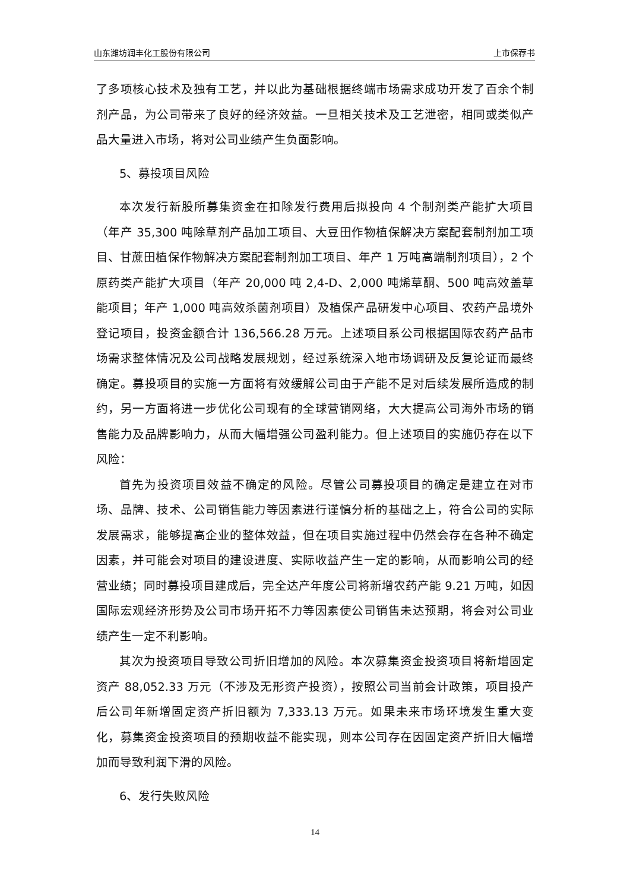山东潍坊润丰化工股份有限公司 上市保荐书
了多项核心技术及独有工艺，并以此为基础根据终端市场需求成功开发了百余个制剂产品，为公司带来了良好的经济效益。一旦相关技术及工艺泄密，相同或类似产品大量进入市场，将对公司业绩产生负面影响。
5、募投项目风险
本次发行新股所募集资金在扣除发行费用后拟投向 4 个制剂类产能扩大项目（年产 35,300 吨除草剂产品加工项目、大豆田作物植保解决方案配套制剂加工项目、甘蔗田植保作物解决方案配套制剂加工项目、年产 1 万吨高端制剂项目），2 个原药类产能扩大项目（年产 20,000 吨 2,4-D、2,000 吨烯草酮、500 吨高效盖草能项目；年产 1,000 吨高效杀菌剂项目）及植保产品研发中心项目、农药产品境外登记项目，投资金额合计 136,566.28 万元。上述项目系公司根据国际农药产品市场需求整体情况及公司战略发展规划，经过系统深入地市场调研及反复论证而最终确定。募投项目的实施一方面将有效缓解公司由于产能不足对后续发展所造成的制约，另一方面将进一步优化公司现有的全球营销网络，大大提高公司海外市场的销售能力及品牌影响力，从而大幅增强公司盈利能力。但上述项目的实施仍存在以下风险：
首先为投资项目效益不确定的风险。尽管公司募投项目的确定是建立在对市场、品牌、技术、公司销售能力等因素进行谨慎分析的基础之上，符合公司的实际发展需求，能够提高企业的整体效益，但在项目实施过程中仍然会存在各种不确定因素，并可能会对项目的建设进度、实际收益产生一定的影响，从而影响公司的经营业绩；同时募投项目建成后，完全达产年度公司将新增农药产能 9.21 万吨，如因国际宏观经济形势及公司市场开拓不力等因素使公司销售未达预期，将会对公司业绩产生一定不利影响。
其次为投资项目导致公司折旧增加的风险。本次募集资金投资项目将新增固定资产 88,052.33 万元（不涉及无形资产投资），按照公司当前会计政策，项目投产后公司年新增固定资产折旧额为 7,333.13 万元。如果未来市场环境发生重大变化，募集资金投资项目的预期收益不能实现，则本公司存在因固定资产折旧大幅增加而导致利润下滑的风险。
6、发行失败风险
14